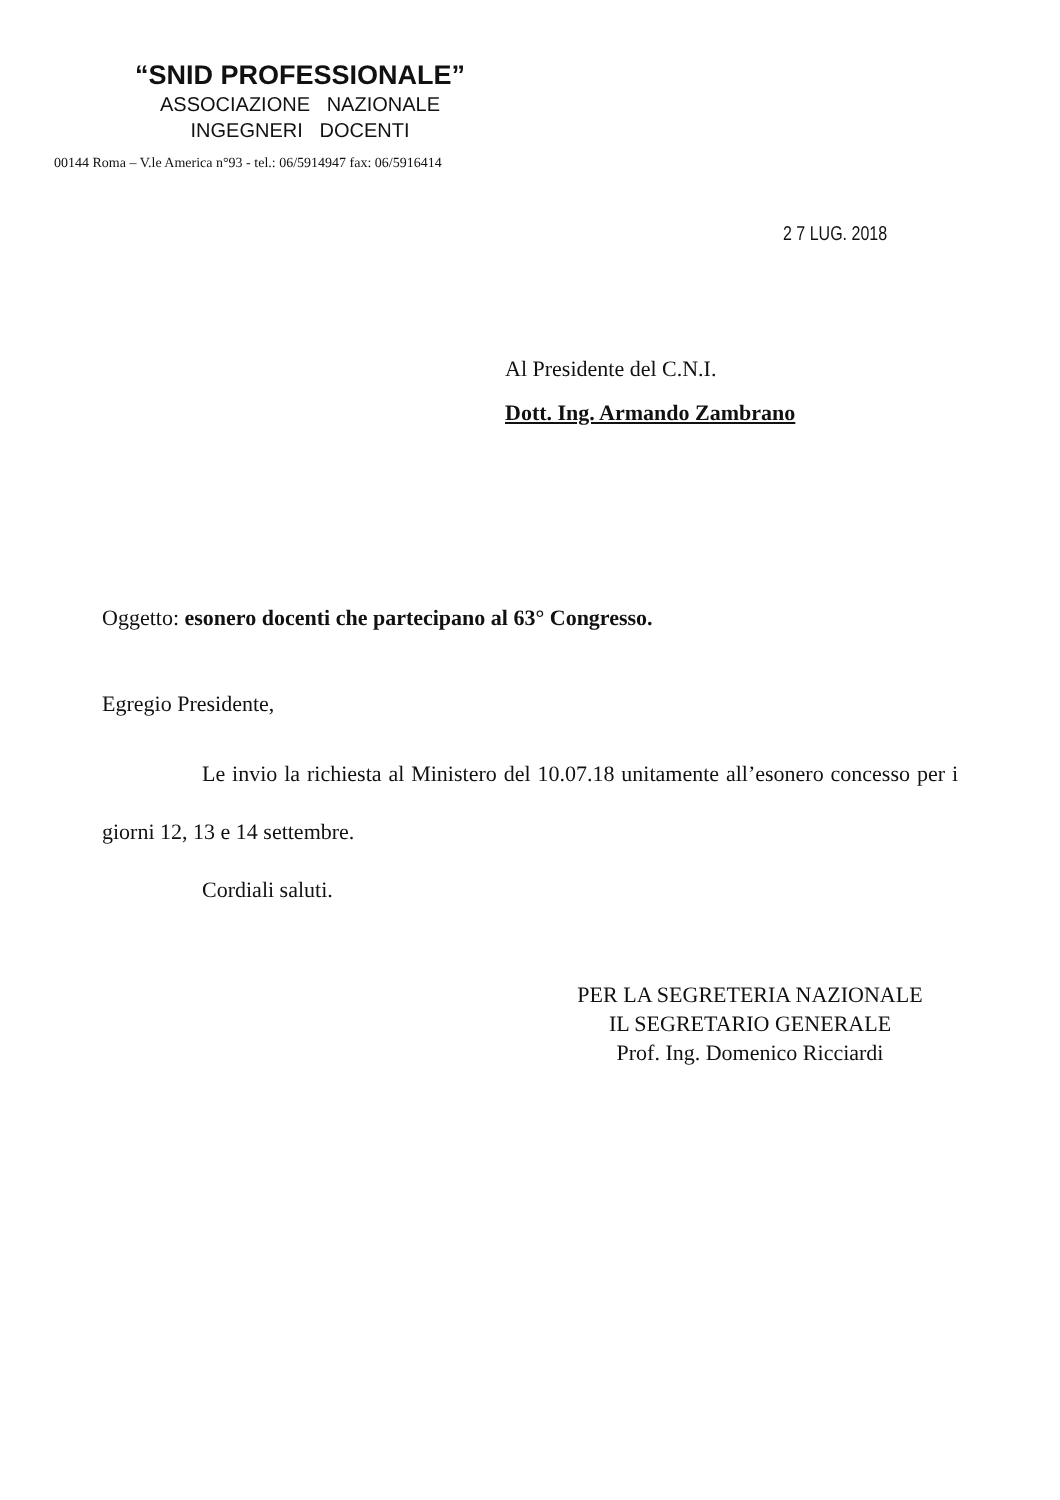“SNID PROFESSIONALE”
ASSOCIAZIONE NAZIONALE
INGEGNERI DOCENTI
00144 Roma – V.le America n°93 - tel.: 06/5914947 fax: 06/5916414
2 7 LUG. 2018
Al Presidente del C.N.I.
Dott. Ing. Armando Zambrano
Oggetto: esonero docenti che partecipano al 63° Congresso.
Egregio Presidente,
Le invio la richiesta al Ministero del 10.07.18 unitamente all’esonero concesso per i giorni 12, 13 e 14 settembre.
Cordiali saluti.
PER LA SEGRETERIA NAZIONALE
IL SEGRETARIO GENERALE
Prof. Ing. Domenico Ricciardi